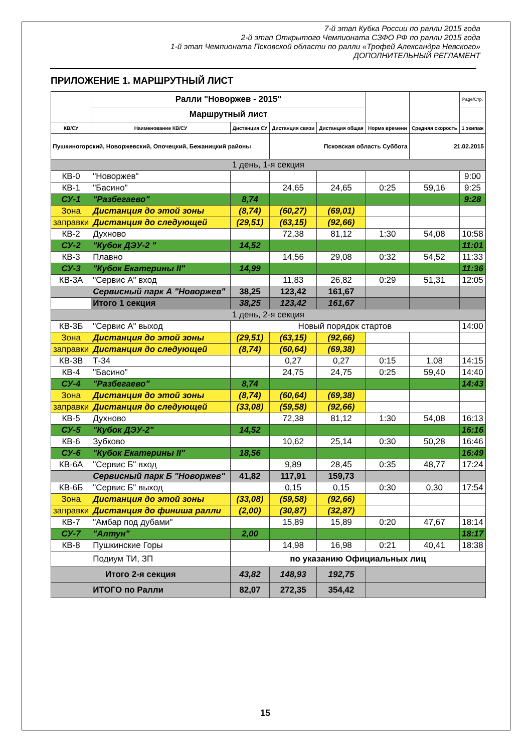7-й этап Кубка России по ралли 2015 года
2-й этап Открытого Чемпионата СЗФО РФ по ралли 2015 года
1-й этап Чемпионата Псковской области по ралли «Трофей Александра Невского»
ДОПОЛНИТЕЛЬНЫЙ РЕГЛАМЕНТ
ПРИЛОЖЕНИЕ 1. МАРШРУТНЫЙ ЛИСТ
| | Ралли "Новоржев - 2015" | | | | | | Page/Стр. |
| | Маршрутный лист | | | | | | |
| КВ/СУ | Наименование КВ/СУ | Дистанция СУ | Дистанция связи | Дистанция общая | Норма времени | Средняя скорость | 1 экипаж |
| Пушкиногорский, Новоржевский, Опочецкий, Бежаницкий районы | | | Псковская область Суббота | | | 21.02.2015 | |
| 1 день, 1-я секция | | | | | | | |
| КВ-0 | "Новоржев" | | | | | | 9:00 |
| КВ-1 | "Басино" | | 24,65 | 24,65 | 0:25 | 59,16 | 9:25 |
| СУ-1 | "Разбегаево" | 8,74 | | | | | 9:28 |
| Зона | Дистанция до этой зоны | (8,74) | (60,27) | (69,01) | | | |
| заправки | Дистанция до следующей | (29,51) | (63,15) | (92,66) | | | |
| КВ-2 | Духново | | 72,38 | 81,12 | 1:30 | 54,08 | 10:58 |
| СУ-2 | "Кубок ДЭУ-2 " | 14,52 | | | | | 11:01 |
| КВ-3 | Плавно | | 14,56 | 29,08 | 0:32 | 54,52 | 11:33 |
| СУ-3 | "Кубок Екатерины II" | 14,99 | | | | | 11:36 |
| КВ-3А | "Сервис А" вход | | 11,83 | 26,82 | 0:29 | 51,31 | 12:05 |
| | Сервисный парк А "Новоржев" | 38,25 | 123,42 | 161,67 | | | |
| | Итого 1 секция | 38,25 | 123,42 | 161,67 | | | |
| 1 день, 2-я секция | | | | | | | |
| КВ-3Б | "Сервис А" выход | Новый порядок стартов | | | | | 14:00 |
| Зона | Дистанция до этой зоны | (29,51) | (63,15) | (92,66) | | | |
| заправки | Дистанция до следующей | (8,74) | (60,64) | (69,38) | | | |
| КВ-3В | Т-34 | | 0,27 | 0,27 | 0:15 | 1,08 | 14:15 |
| КВ-4 | "Басино" | | 24,75 | 24,75 | 0:25 | 59,40 | 14:40 |
| СУ-4 | "Разбегаево" | 8,74 | | | | | 14:43 |
| Зона | Дистанция до этой зоны | (8,74) | (60,64) | (69,38) | | | |
| заправки | Дистанция до следующей | (33,08) | (59,58) | (92,66) | | | |
| КВ-5 | Духново | | 72,38 | 81,12 | 1:30 | 54,08 | 16:13 |
| СУ-5 | "Кубок ДЭУ-2" | 14,52 | | | | | 16:16 |
| КВ-6 | Зубково | | 10,62 | 25,14 | 0:30 | 50,28 | 16:46 |
| СУ-6 | "Кубок Екатерины II" | 18,56 | | | | | 16:49 |
| КВ-6А | "Сервис Б" вход | | 9,89 | 28,45 | 0:35 | 48,77 | 17:24 |
| | Сервисный парк Б "Новоржев" | 41,82 | 117,91 | 159,73 | | | |
| КВ-6Б | "Сервис Б" выход | | 0,15 | 0,15 | 0:30 | 0,30 | 17:54 |
| Зона | Дистанция до этой зоны | (33,08) | (59,58) | (92,66) | | | |
| заправки | Дистанция до финиша ралли | (2,00) | (30,87) | (32,87) | | | |
| КВ-7 | "Амбар под дубами" | | 15,89 | 15,89 | 0:20 | 47,67 | 18:14 |
| СУ-7 | "Алтун" | 2,00 | | | | | 18:17 |
| КВ-8 | Пушкинские Горы | | 14,98 | 16,98 | 0:21 | 40,41 | 18:38 |
| | Подиум ТИ, ЗП | по указанию Официальных лиц | | | | | |
| Итого 2-я секция | | 43,82 | 148,93 | 192,75 | | | |
| | ИТОГО по Ралли | 82,07 | 272,35 | 354,42 | | | |
15